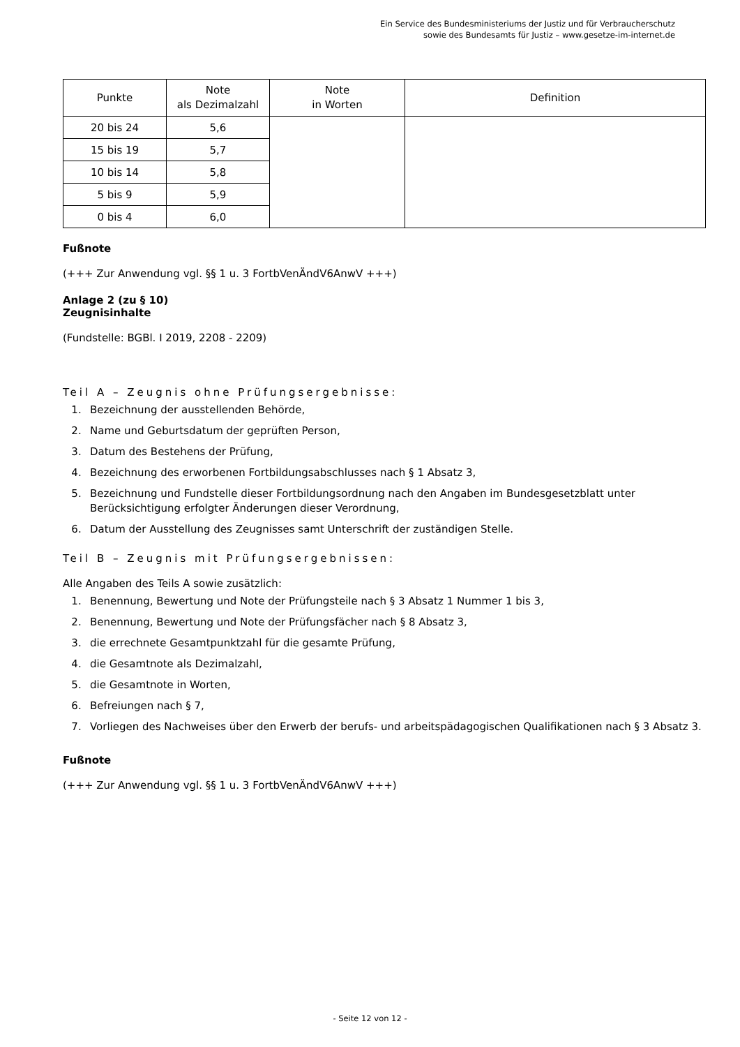Ein Service des Bundesministeriums der Justiz und für Verbraucherschutz
sowie des Bundesamts für Justiz – www.gesetze-im-internet.de
| Punkte | Note als Dezimalzahl | Note in Worten | Definition |
| --- | --- | --- | --- |
| 20 bis 24 | 5,6 | | |
| 15 bis 19 | 5,7 | | |
| 10 bis 14 | 5,8 | | |
| 5 bis 9 | 5,9 | | |
| 0 bis 4 | 6,0 | | |
Fußnote
(+++ Zur Anwendung vgl. §§ 1 u. 3 FortbVenÄndV6AnwV +++)
Anlage 2 (zu § 10)
Zeugnisinhalte
(Fundstelle: BGBl. I 2019, 2208 - 2209)
Teil A – Zeugnis ohne Prüfungsergebnisse:
1. Bezeichnung der ausstellenden Behörde,
2. Name und Geburtsdatum der geprüften Person,
3. Datum des Bestehens der Prüfung,
4. Bezeichnung des erworbenen Fortbildungsabschlusses nach § 1 Absatz 3,
5. Bezeichnung und Fundstelle dieser Fortbildungsordnung nach den Angaben im Bundesgesetzblatt unter Berücksichtigung erfolgter Änderungen dieser Verordnung,
6. Datum der Ausstellung des Zeugnisses samt Unterschrift der zuständigen Stelle.
Teil B – Zeugnis mit Prüfungsergebnissen:
Alle Angaben des Teils A sowie zusätzlich:
1. Benennung, Bewertung und Note der Prüfungsteile nach § 3 Absatz 1 Nummer 1 bis 3,
2. Benennung, Bewertung und Note der Prüfungsfächer nach § 8 Absatz 3,
3. die errechnete Gesamtpunktzahl für die gesamte Prüfung,
4. die Gesamtnote als Dezimalzahl,
5. die Gesamtnote in Worten,
6. Befreiungen nach § 7,
7. Vorliegen des Nachweises über den Erwerb der berufs- und arbeitspädagogischen Qualifikationen nach § 3 Absatz 3.
Fußnote
(+++ Zur Anwendung vgl. §§ 1 u. 3 FortbVenÄndV6AnwV +++)
- Seite 12 von 12 -